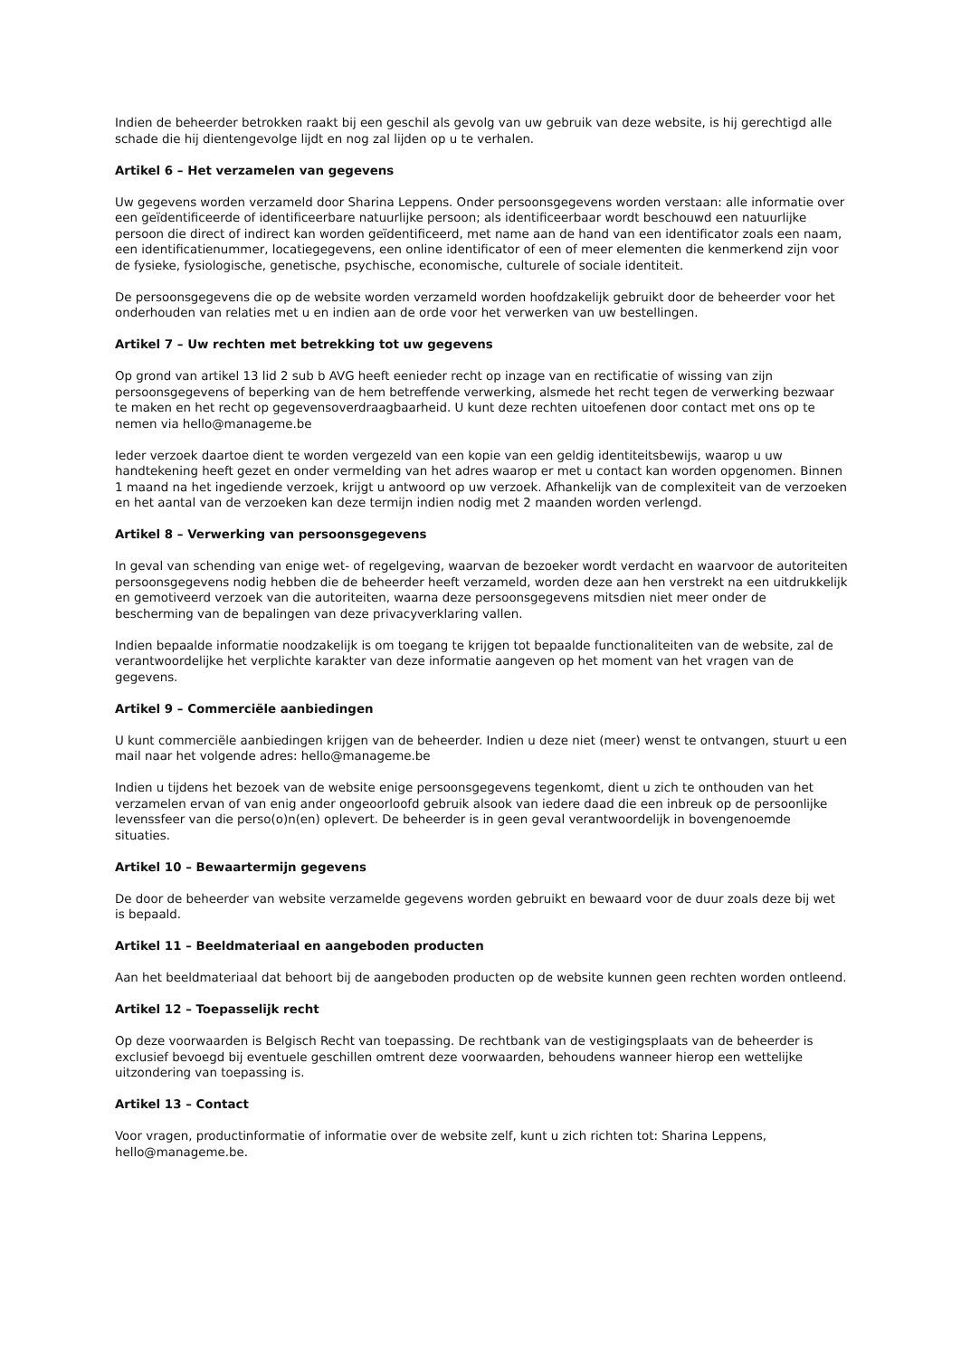Indien de beheerder betrokken raakt bij een geschil als gevolg van uw gebruik van deze website, is hij gerechtigd alle schade die hij dientengevolge lijdt en nog zal lijden op u te verhalen.
Artikel 6 – Het verzamelen van gegevens
Uw gegevens worden verzameld door Sharina Leppens. Onder persoonsgegevens worden verstaan: alle informatie over een geïdentificeerde of identificeerbare natuurlijke persoon; als identificeerbaar wordt beschouwd een natuurlijke persoon die direct of indirect kan worden geïdentificeerd, met name aan de hand van een identificator zoals een naam, een identificatienummer, locatiegegevens, een online identificator of een of meer elementen die kenmerkend zijn voor de fysieke, fysiologische, genetische, psychische, economische, culturele of sociale identiteit.
De persoonsgegevens die op de website worden verzameld worden hoofdzakelijk gebruikt door de beheerder voor het onderhouden van relaties met u en indien aan de orde voor het verwerken van uw bestellingen.
Artikel 7 – Uw rechten met betrekking tot uw gegevens
Op grond van artikel 13 lid 2 sub b AVG heeft eenieder recht op inzage van en rectificatie of wissing van zijn persoonsgegevens of beperking van de hem betreffende verwerking, alsmede het recht tegen de verwerking bezwaar te maken en het recht op gegevensoverdraagbaarheid. U kunt deze rechten uitoefenen door contact met ons op te nemen via hello@manageme.be
Ieder verzoek daartoe dient te worden vergezeld van een kopie van een geldig identiteitsbewijs, waarop u uw handtekening heeft gezet en onder vermelding van het adres waarop er met u contact kan worden opgenomen. Binnen 1 maand na het ingediende verzoek, krijgt u antwoord op uw verzoek. Afhankelijk van de complexiteit van de verzoeken en het aantal van de verzoeken kan deze termijn indien nodig met 2 maanden worden verlengd.
Artikel 8 – Verwerking van persoonsgegevens
In geval van schending van enige wet- of regelgeving, waarvan de bezoeker wordt verdacht en waarvoor de autoriteiten persoonsgegevens nodig hebben die de beheerder heeft verzameld, worden deze aan hen verstrekt na een uitdrukkelijk en gemotiveerd verzoek van die autoriteiten, waarna deze persoonsgegevens mitsdien niet meer onder de bescherming van de bepalingen van deze privacyverklaring vallen.
Indien bepaalde informatie noodzakelijk is om toegang te krijgen tot bepaalde functionaliteiten van de website, zal de verantwoordelijke het verplichte karakter van deze informatie aangeven op het moment van het vragen van de gegevens.
Artikel 9 – Commerciële aanbiedingen
U kunt commerciële aanbiedingen krijgen van de beheerder. Indien u deze niet (meer) wenst te ontvangen, stuurt u een mail naar het volgende adres: hello@manageme.be
Indien u tijdens het bezoek van de website enige persoonsgegevens tegenkomt, dient u zich te onthouden van het verzamelen ervan of van enig ander ongeoorloofd gebruik alsook van iedere daad die een inbreuk op de persoonlijke levenssfeer van die perso(o)n(en) oplevert. De beheerder is in geen geval verantwoordelijk in bovengenoemde situaties.
Artikel 10 – Bewaartermijn gegevens
De door de beheerder van website verzamelde gegevens worden gebruikt en bewaard voor de duur zoals deze bij wet is bepaald.
Artikel 11 – Beeldmateriaal en aangeboden producten
Aan het beeldmateriaal dat behoort bij de aangeboden producten op de website kunnen geen rechten worden ontleend.
Artikel 12 – Toepasselijk recht
Op deze voorwaarden is Belgisch Recht van toepassing. De rechtbank van de vestigingsplaats van de beheerder is exclusief bevoegd bij eventuele geschillen omtrent deze voorwaarden, behoudens wanneer hierop een wettelijke uitzondering van toepassing is.
Artikel 13 – Contact
Voor vragen, productinformatie of informatie over de website zelf, kunt u zich richten tot: Sharina Leppens, hello@manageme.be.